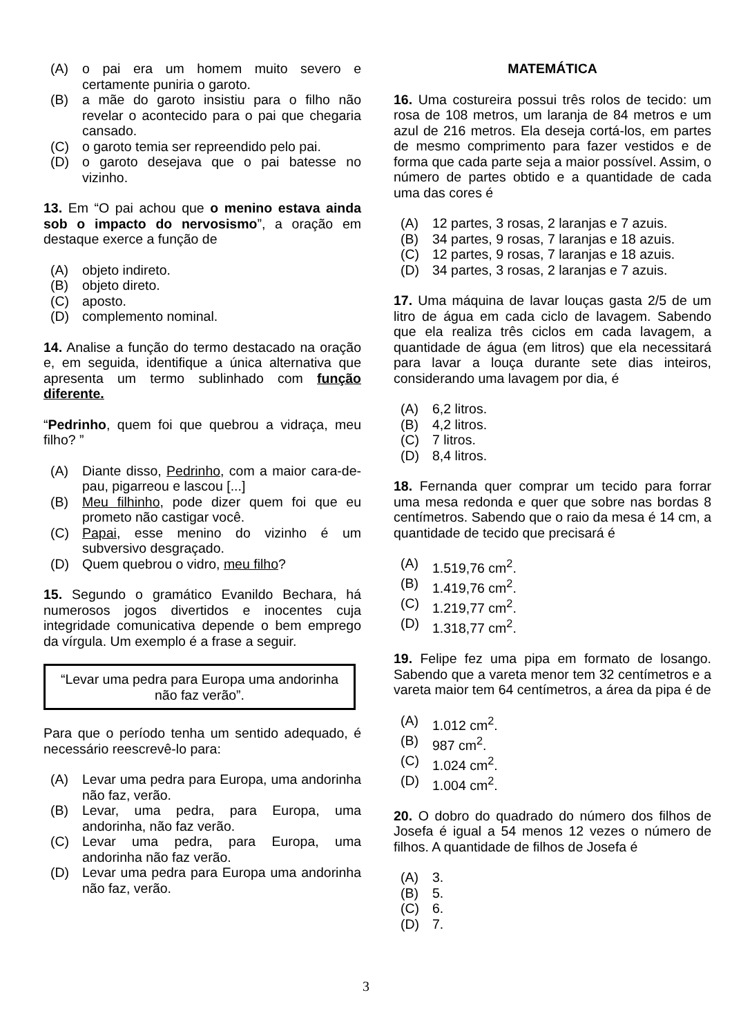(A) o pai era um homem muito severo e certamente puniria o garoto.
(B) a mãe do garoto insistiu para o filho não revelar o acontecido para o pai que chegaria cansado.
(C) o garoto temia ser repreendido pelo pai.
(D) o garoto desejava que o pai batesse no vizinho.
13. Em “O pai achou que o menino estava ainda sob o impacto do nervosismo”, a oração em destaque exerce a função de
(A) objeto indireto.
(B) objeto direto.
(C) aposto.
(D) complemento nominal.
14. Analise a função do termo destacado na oração e, em seguida, identifique a única alternativa que apresenta um termo sublinhado com função diferente.
“Pedrinho, quem foi que quebrou a vidraça, meu filho? ”
(A) Diante disso, Pedrinho, com a maior cara-de-pau, pigarreou e lascou [...]
(B) Meu filhinho, pode dizer quem foi que eu prometo não castigar você.
(C) Papai, esse menino do vizinho é um subversivo desgraçado.
(D) Quem quebrou o vidro, meu filho?
15. Segundo o gramático Evanildo Bechara, há numerosos jogos divertidos e inocentes cuja integridade comunicativa depende o bem emprego da vírgula. Um exemplo é a frase a seguir.
“Levar uma pedra para Europa uma andorinha não faz verão”.
Para que o período tenha um sentido adequado, é necessário reescrevê-lo para:
(A) Levar uma pedra para Europa, uma andorinha não faz, verão.
(B) Levar, uma pedra, para Europa, uma andorinha, não faz verão.
(C) Levar uma pedra, para Europa, uma andorinha não faz verão.
(D) Levar uma pedra para Europa uma andorinha não faz, verão.
MATEMÁTICA
16. Uma costureira possui três rolos de tecido: um rosa de 108 metros, um laranja de 84 metros e um azul de 216 metros. Ela deseja cortá-los, em partes de mesmo comprimento para fazer vestidos e de forma que cada parte seja a maior possível. Assim, o número de partes obtido e a quantidade de cada uma das cores é
(A) 12 partes, 3 rosas, 2 laranjas e 7 azuis.
(B) 34 partes, 9 rosas, 7 laranjas e 18 azuis.
(C) 12 partes, 9 rosas, 7 laranjas e 18 azuis.
(D) 34 partes, 3 rosas, 2 laranjas e 7 azuis.
17. Uma máquina de lavar louças gasta 2/5 de um litro de água em cada ciclo de lavagem. Sabendo que ela realiza três ciclos em cada lavagem, a quantidade de água (em litros) que ela necessitará para lavar a louça durante sete dias inteiros, considerando uma lavagem por dia, é
(A) 6,2 litros.
(B) 4,2 litros.
(C) 7 litros.
(D) 8,4 litros.
18. Fernanda quer comprar um tecido para forrar uma mesa redonda e quer que sobre nas bordas 8 centímetros. Sabendo que o raio da mesa é 14 cm, a quantidade de tecido que precisará é
(A) 1.519,76 cm<sup>2</sup>.
(B) 1.419,76 cm<sup>2</sup>.
(C) 1.219,77 cm<sup>2</sup>.
(D) 1.318,77 cm<sup>2</sup>.
19. Felipe fez uma pipa em formato de losango. Sabendo que a vareta menor tem 32 centímetros e a vareta maior tem 64 centímetros, a área da pipa é de
(A) 1.012 cm<sup>2</sup>.
(B) 987 cm<sup>2</sup>.
(C) 1.024 cm<sup>2</sup>.
(D) 1.004 cm<sup>2</sup>.
20. O dobro do quadrado do número dos filhos de Josefa é igual a 54 menos 12 vezes o número de filhos. A quantidade de filhos de Josefa é
(A) 3.
(B) 5.
(C) 6.
(D) 7.
3